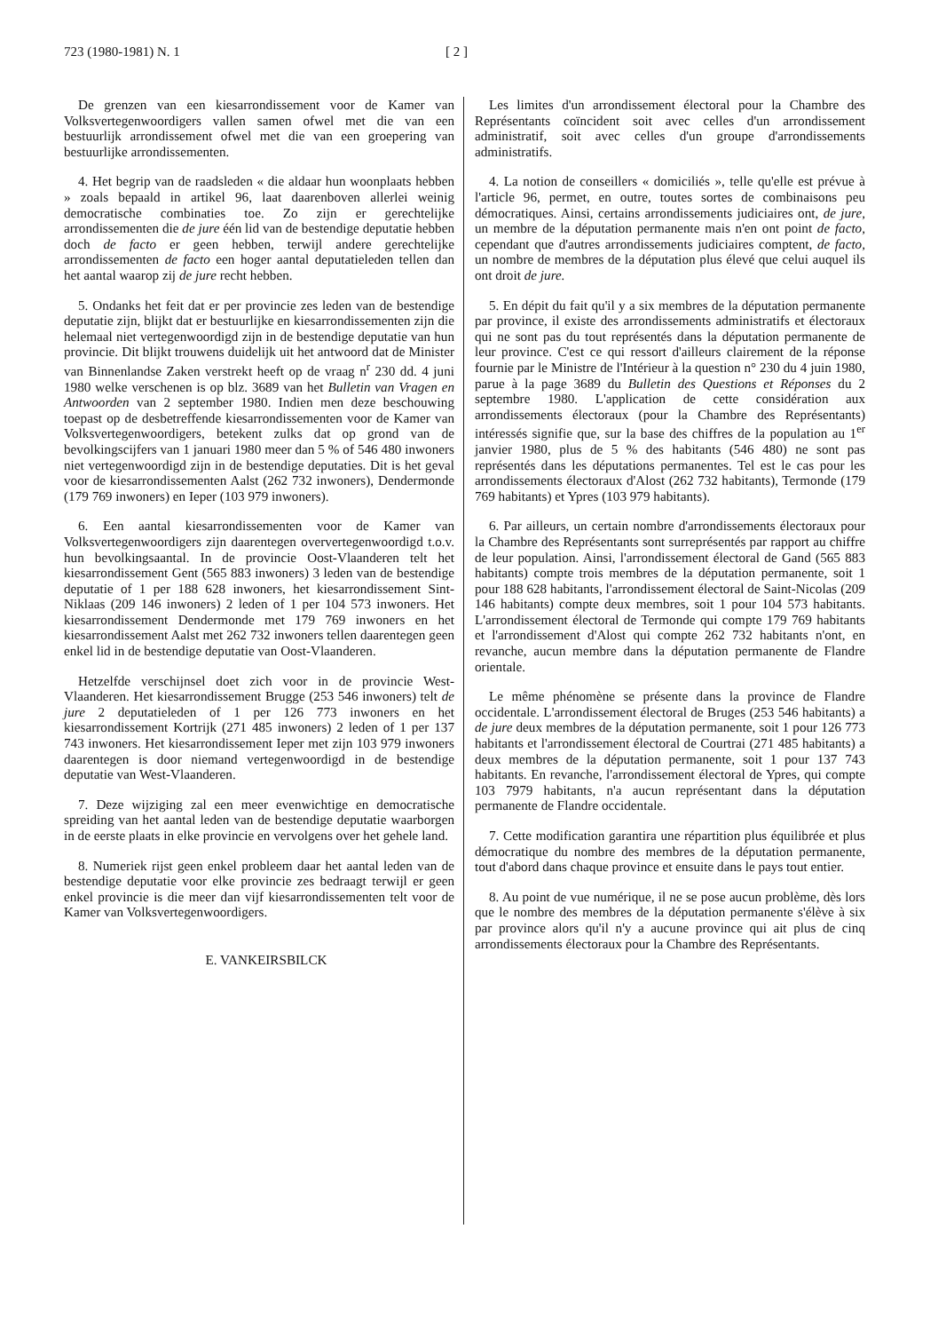723 (1980-1981) N. 1 [ 2 ]
De grenzen van een kiesarrondissement voor de Kamer van Volksvertegenwoordigers vallen samen ofwel met die van een bestuurlijk arrondissement ofwel met die van een groepering van bestuurlijke arrondissementen.
4. Het begrip van de raadsleden « die aldaar hun woonplaats hebben » zoals bepaald in artikel 96, laat daarenboven allerlei weinig democratische combinaties toe. Zo zijn er gerechtelijke arrondissementen die de jure één lid van de bestendige deputatie hebben doch de facto er geen hebben, terwijl andere gerechtelijke arrondissementen de facto een hoger aantal deputatieleden tellen dan het aantal waarop zij de jure recht hebben.
5. Ondanks het feit dat er per provincie zes leden van de bestendige deputatie zijn, blijkt dat er bestuurlijke en kiesarrondissementen zijn die helemaal niet vertegenwoordigd zijn in de bestendige deputatie van hun provincie. Dit blijkt trouwens duidelijk uit het antwoord dat de Minister van Binnenlandse Zaken verstrekt heeft op de vraag n<sup>r</sup> 230 dd. 4 juni 1980 welke verschenen is op blz. 3689 van het Bulletin van Vragen en Antwoorden van 2 september 1980. Indien men deze beschouwing toepast op de desbetreffende kiesarrondissementen voor de Kamer van Volksvertegenwoordigers, betekent zulks dat op grond van de bevolkingscijfers van 1 januari 1980 meer dan 5 % of 546 480 inwoners niet vertegenwoordigd zijn in de bestendige deputaties. Dit is het geval voor de kiesarrondissementen Aalst (262 732 inwoners), Dendermonde (179 769 inwoners) en Ieper (103 979 inwoners).
6. Een aantal kiesarrondissementen voor de Kamer van Volksvertegenwoordigers zijn daarentegen oververtegenwoordigd t.o.v. hun bevolkingsaantal. In de provincie Oost-Vlaanderen telt het kiesarrondissement Gent (565 883 inwoners) 3 leden van de bestendige deputatie of 1 per 188 628 inwoners, het kiesarrondissement Sint-Niklaas (209 146 inwoners) 2 leden of 1 per 104 573 inwoners. Het kiesarrondissement Dendermonde met 179 769 inwoners en het kiesarrondissement Aalst met 262 732 inwoners tellen daarentegen geen enkel lid in de bestendige deputatie van Oost-Vlaanderen.
Hetzelfde verschijnsel doet zich voor in de provincie West-Vlaanderen. Het kiesarrondissement Brugge (253 546 inwoners) telt de jure 2 deputatieleden of 1 per 126 773 inwoners en het kiesarrondissement Kortrijk (271 485 inwoners) 2 leden of 1 per 137 743 inwoners. Het kiesarrondissement Ieper met zijn 103 979 inwoners daarentegen is door niemand vertegenwoordigd in de bestendige deputatie van West-Vlaanderen.
7. Deze wijziging zal een meer evenwichtige en democratische spreiding van het aantal leden van de bestendige deputatie waarborgen in de eerste plaats in elke provincie en vervolgens over het gehele land.
8. Numeriek rijst geen enkel probleem daar het aantal leden van de bestendige deputatie voor elke provincie zes bedraagt terwijl er geen enkel provincie is die meer dan vijf kiesarrondissementen telt voor de Kamer van Volksvertegenwoordigers.
E. VANKEIRSBILCK
Les limites d'un arrondissement électoral pour la Chambre des Représentants coïncident soit avec celles d'un arrondissement administratif, soit avec celles d'un groupe d'arrondissements administratifs.
4. La notion de conseillers « domiciliés », telle qu'elle est prévue à l'article 96, permet, en outre, toutes sortes de combinaisons peu démocratiques. Ainsi, certains arrondissements judiciaires ont, de jure, un membre de la députation permanente mais n'en ont point de facto, cependant que d'autres arrondissements judiciaires comptent, de facto, un nombre de membres de la députation plus élevé que celui auquel ils ont droit de jure.
5. En dépit du fait qu'il y a six membres de la députation permanente par province, il existe des arrondissements administratifs et électoraux qui ne sont pas du tout représentés dans la députation permanente de leur province. C'est ce qui ressort d'ailleurs clairement de la réponse fournie par le Ministre de l'Intérieur à la question n° 230 du 4 juin 1980, parue à la page 3689 du Bulletin des Questions et Réponses du 2 septembre 1980. L'application de cette considération aux arrondissements électoraux (pour la Chambre des Représentants) intéressés signifie que, sur la base des chiffres de la population au 1<sup>er</sup> janvier 1980, plus de 5 % des habitants (546 480) ne sont pas représentés dans les députations permanentes. Tel est le cas pour les arrondissements électoraux d'Alost (262 732 habitants), Termonde (179 769 habitants) et Ypres (103 979 habitants).
6. Par ailleurs, un certain nombre d'arrondissements électoraux pour la Chambre des Représentants sont surreprésentés par rapport au chiffre de leur population. Ainsi, l'arrondissement électoral de Gand (565 883 habitants) compte trois membres de la députation permanente, soit 1 pour 188 628 habitants, l'arrondissement électoral de Saint-Nicolas (209 146 habitants) compte deux membres, soit 1 pour 104 573 habitants. L'arrondissement électoral de Termonde qui compte 179 769 habitants et l'arrondissement d'Alost qui compte 262 732 habitants n'ont, en revanche, aucun membre dans la députation permanente de Flandre orientale.
Le même phénomène se présente dans la province de Flandre occidentale. L'arrondissement électoral de Bruges (253 546 habitants) a de jure deux membres de la députation permanente, soit 1 pour 126 773 habitants et l'arrondissement électoral de Courtrai (271 485 habitants) a deux membres de la députation permanente, soit 1 pour 137 743 habitants. En revanche, l'arrondissement électoral de Ypres, qui compte 103 7979 habitants, n'a aucun représentant dans la députation permanente de Flandre occidentale.
7. Cette modification garantira une répartition plus équilibrée et plus démocratique du nombre des membres de la députation permanente, tout d'abord dans chaque province et ensuite dans le pays tout entier.
8. Au point de vue numérique, il ne se pose aucun problème, dès lors que le nombre des membres de la députation permanente s'élève à six par province alors qu'il n'y a aucune province qui ait plus de cinq arrondissements électoraux pour la Chambre des Représentants.